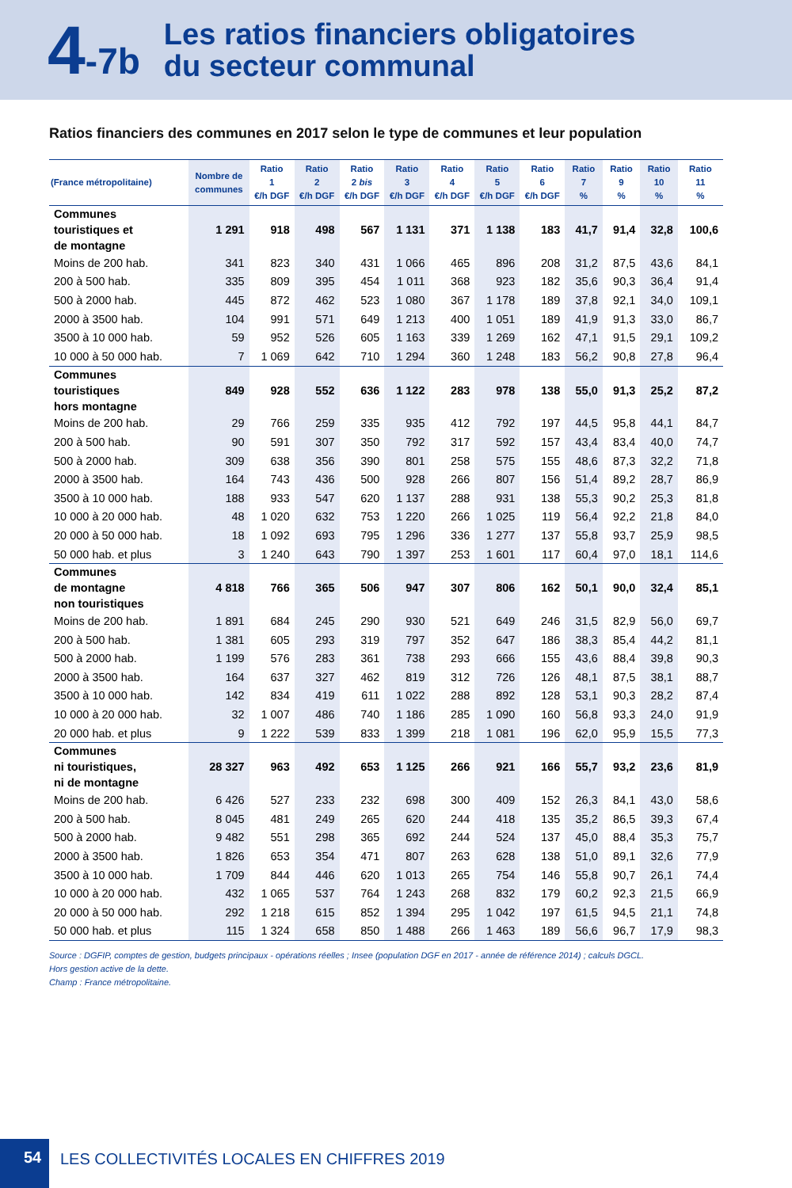4-7b
Les ratios financiers obligatoires
du secteur communal
Ratios financiers des communes en 2017 selon le type de communes et leur population
| (France métropolitaine) | Nombre de communes | Ratio 1 €/h DGF | Ratio 2 €/h DGF | Ratio 2 bis €/h DGF | Ratio 3 €/h DGF | Ratio 4 €/h DGF | Ratio 5 €/h DGF | Ratio 6 €/h DGF | Ratio 7 % | Ratio 9 % | Ratio 10 % | Ratio 11 % |
| --- | --- | --- | --- | --- | --- | --- | --- | --- | --- | --- | --- | --- |
| Communes touristiques et de montagne | 1 291 | 918 | 498 | 567 | 1 131 | 371 | 1 138 | 183 | 41,7 | 91,4 | 32,8 | 100,6 |
| Moins de 200 hab. | 341 | 823 | 340 | 431 | 1 066 | 465 | 896 | 208 | 31,2 | 87,5 | 43,6 | 84,1 |
| 200 à 500 hab. | 335 | 809 | 395 | 454 | 1 011 | 368 | 923 | 182 | 35,6 | 90,3 | 36,4 | 91,4 |
| 500 à 2000 hab. | 445 | 872 | 462 | 523 | 1 080 | 367 | 1 178 | 189 | 37,8 | 92,1 | 34,0 | 109,1 |
| 2000 à 3500 hab. | 104 | 991 | 571 | 649 | 1 213 | 400 | 1 051 | 189 | 41,9 | 91,3 | 33,0 | 86,7 |
| 3500 à 10 000 hab. | 59 | 952 | 526 | 605 | 1 163 | 339 | 1 269 | 162 | 47,1 | 91,5 | 29,1 | 109,2 |
| 10 000 à 50 000 hab. | 7 | 1 069 | 642 | 710 | 1 294 | 360 | 1 248 | 183 | 56,2 | 90,8 | 27,8 | 96,4 |
| Communes touristiques hors montagne | 849 | 928 | 552 | 636 | 1 122 | 283 | 978 | 138 | 55,0 | 91,3 | 25,2 | 87,2 |
| Moins de 200 hab. | 29 | 766 | 259 | 335 | 935 | 412 | 792 | 197 | 44,5 | 95,8 | 44,1 | 84,7 |
| 200 à 500 hab. | 90 | 591 | 307 | 350 | 792 | 317 | 592 | 157 | 43,4 | 83,4 | 40,0 | 74,7 |
| 500 à 2000 hab. | 309 | 638 | 356 | 390 | 801 | 258 | 575 | 155 | 48,6 | 87,3 | 32,2 | 71,8 |
| 2000 à 3500 hab. | 164 | 743 | 436 | 500 | 928 | 266 | 807 | 156 | 51,4 | 89,2 | 28,7 | 86,9 |
| 3500 à 10 000 hab. | 188 | 933 | 547 | 620 | 1 137 | 288 | 931 | 138 | 55,3 | 90,2 | 25,3 | 81,8 |
| 10 000 à 20 000 hab. | 48 | 1 020 | 632 | 753 | 1 220 | 266 | 1 025 | 119 | 56,4 | 92,2 | 21,8 | 84,0 |
| 20 000 à 50 000 hab. | 18 | 1 092 | 693 | 795 | 1 296 | 336 | 1 277 | 137 | 55,8 | 93,7 | 25,9 | 98,5 |
| 50 000 hab. et plus | 3 | 1 240 | 643 | 790 | 1 397 | 253 | 1 601 | 117 | 60,4 | 97,0 | 18,1 | 114,6 |
| Communes de montagne non touristiques | 4 818 | 766 | 365 | 506 | 947 | 307 | 806 | 162 | 50,1 | 90,0 | 32,4 | 85,1 |
| Moins de 200 hab. | 1 891 | 684 | 245 | 290 | 930 | 521 | 649 | 246 | 31,5 | 82,9 | 56,0 | 69,7 |
| 200 à 500 hab. | 1 381 | 605 | 293 | 319 | 797 | 352 | 647 | 186 | 38,3 | 85,4 | 44,2 | 81,1 |
| 500 à 2000 hab. | 1 199 | 576 | 283 | 361 | 738 | 293 | 666 | 155 | 43,6 | 88,4 | 39,8 | 90,3 |
| 2000 à 3500 hab. | 164 | 637 | 327 | 462 | 819 | 312 | 726 | 126 | 48,1 | 87,5 | 38,1 | 88,7 |
| 3500 à 10 000 hab. | 142 | 834 | 419 | 611 | 1 022 | 288 | 892 | 128 | 53,1 | 90,3 | 28,2 | 87,4 |
| 10 000 à 20 000 hab. | 32 | 1 007 | 486 | 740 | 1 186 | 285 | 1 090 | 160 | 56,8 | 93,3 | 24,0 | 91,9 |
| 20 000 hab. et plus | 9 | 1 222 | 539 | 833 | 1 399 | 218 | 1 081 | 196 | 62,0 | 95,9 | 15,5 | 77,3 |
| Communes ni touristiques, ni de montagne | 28 327 | 963 | 492 | 653 | 1 125 | 266 | 921 | 166 | 55,7 | 93,2 | 23,6 | 81,9 |
| Moins de 200 hab. | 6 426 | 527 | 233 | 232 | 698 | 300 | 409 | 152 | 26,3 | 84,1 | 43,0 | 58,6 |
| 200 à 500 hab. | 8 045 | 481 | 249 | 265 | 620 | 244 | 418 | 135 | 35,2 | 86,5 | 39,3 | 67,4 |
| 500 à 2000 hab. | 9 482 | 551 | 298 | 365 | 692 | 244 | 524 | 137 | 45,0 | 88,4 | 35,3 | 75,7 |
| 2000 à 3500 hab. | 1 826 | 653 | 354 | 471 | 807 | 263 | 628 | 138 | 51,0 | 89,1 | 32,6 | 77,9 |
| 3500 à 10 000 hab. | 1 709 | 844 | 446 | 620 | 1 013 | 265 | 754 | 146 | 55,8 | 90,7 | 26,1 | 74,4 |
| 10 000 à 20 000 hab. | 432 | 1 065 | 537 | 764 | 1 243 | 268 | 832 | 179 | 60,2 | 92,3 | 21,5 | 66,9 |
| 20 000 à 50 000 hab. | 292 | 1 218 | 615 | 852 | 1 394 | 295 | 1 042 | 197 | 61,5 | 94,5 | 21,1 | 74,8 |
| 50 000 hab. et plus | 115 | 1 324 | 658 | 850 | 1 488 | 266 | 1 463 | 189 | 56,6 | 96,7 | 17,9 | 98,3 |
Source : DGFIP, comptes de gestion, budgets principaux - opérations réelles ; Insee (population DGF en 2017 - année de référence 2014) ; calculs DGCL.
Hors gestion active de la dette.
Champ : France métropolitaine.
54
LES COLLECTIVITÉS LOCALES EN CHIFFRES 2019